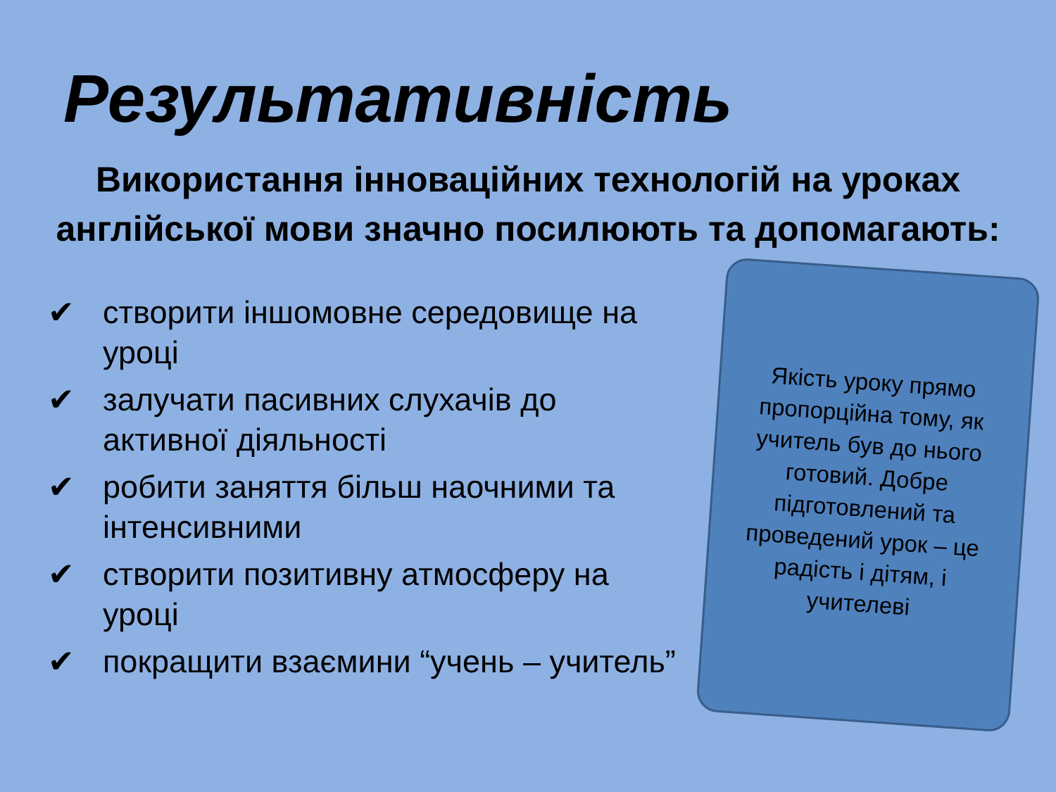Результативність
Використання інноваційних технологій на уроках англійської мови значно посилюють та допомагають:
✔ створити іншомовне середовище на уроці
✔ залучати пасивних слухачів до активної діяльності
✔ робити заняття більш наочними та інтенсивними
✔ створити позитивну атмосферу на уроці
✔ покращити взаємини “учень – учитель”
Якість уроку прямо пропорційна тому, як учитель був до нього готовий. Добре підготовлений та проведений урок – це радість і дітям, і учителеві